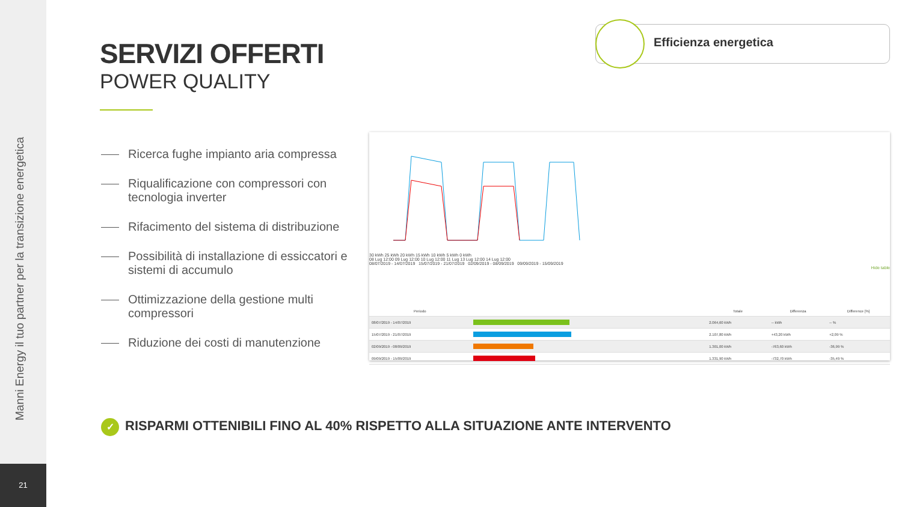Manni Energy il tuo partner per la transizione energetica
21
SERVIZI OFFERTI
POWER QUALITY
Efficienza energetica
Ricerca fughe impianto aria compressa
Riqualificazione con compressori con tecnologia inverter
Rifacimento del sistema di distribuzione
Possibilità di installazione di essiccatori e sistemi di accumulo
Ottimizzazione della gestione multi compressori
Riduzione dei costi di manutenzione
30 kWh 25 kWh 20 kWh 15 kWh 10 kWh 5 kWh 0 kWh
08 Lug 12:00 09 Lug 12:00 10 Lug 12:00 11 Lug 13 Lug 12:00 14 Lug 12:00
08/07/2019 - 14/07/2019 15/07/2019 - 21/07/2019 02/09/2019 - 08/09/2019 09/09/2019 - 15/09/2019
Hide table
| Periodo | | Totale | Differenza | Difference [%] |
| --- | --- | --- | --- | --- |
| 08/07/2019 - 14/07/2019 | | 2.064,60 kWh | -- kWh | -- % |
| 15/07/2019 - 21/07/2019 | | 2.107,80 kWh | +43,20 kWh | +2,09 % |
| 02/09/2019 - 08/09/2019 | | 1.301,00 kWh | -763,60 kWh | -36,99 % |
| 09/09/2019 - 15/09/2019 | | 1.331,90 kWh | -732,70 kWh | -35,49 % |
✓ RISPARMI OTTENIBILI FINO AL 40% RISPETTO ALLA SITUAZIONE ANTE INTERVENTO